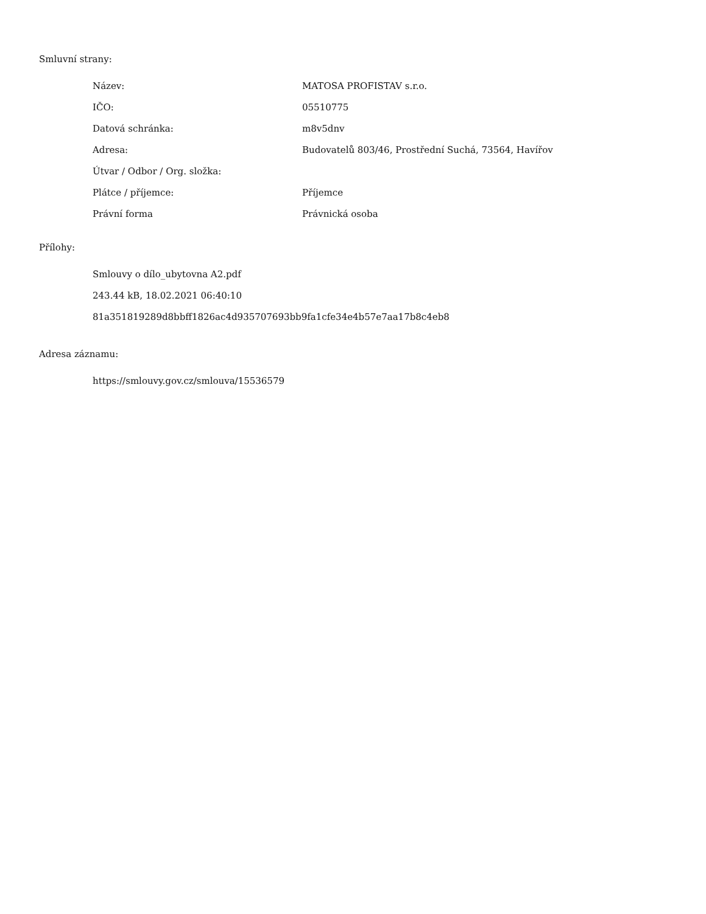Smluvní strany:
| Název: | MATOSA PROFISTAV s.r.o. |
| IČO: | 05510775 |
| Datová schránka: | m8v5dnv |
| Adresa: | Budovatelů 803/46, Prostřední Suchá, 73564, Havířov |
| Útvar / Odbor / Org. složka: | |
| Plátce / příjemce: | Příjemce |
| Právní forma | Právnická osoba |
Přílohy:
Smlouvy o dílo_ubytovna A2.pdf
243.44 kB, 18.02.2021 06:40:10
81a351819289d8bbff1826ac4d935707693bb9fa1cfe34e4b57e7aa17b8c4eb8
Adresa záznamu:
https://smlouvy.gov.cz/smlouva/15536579